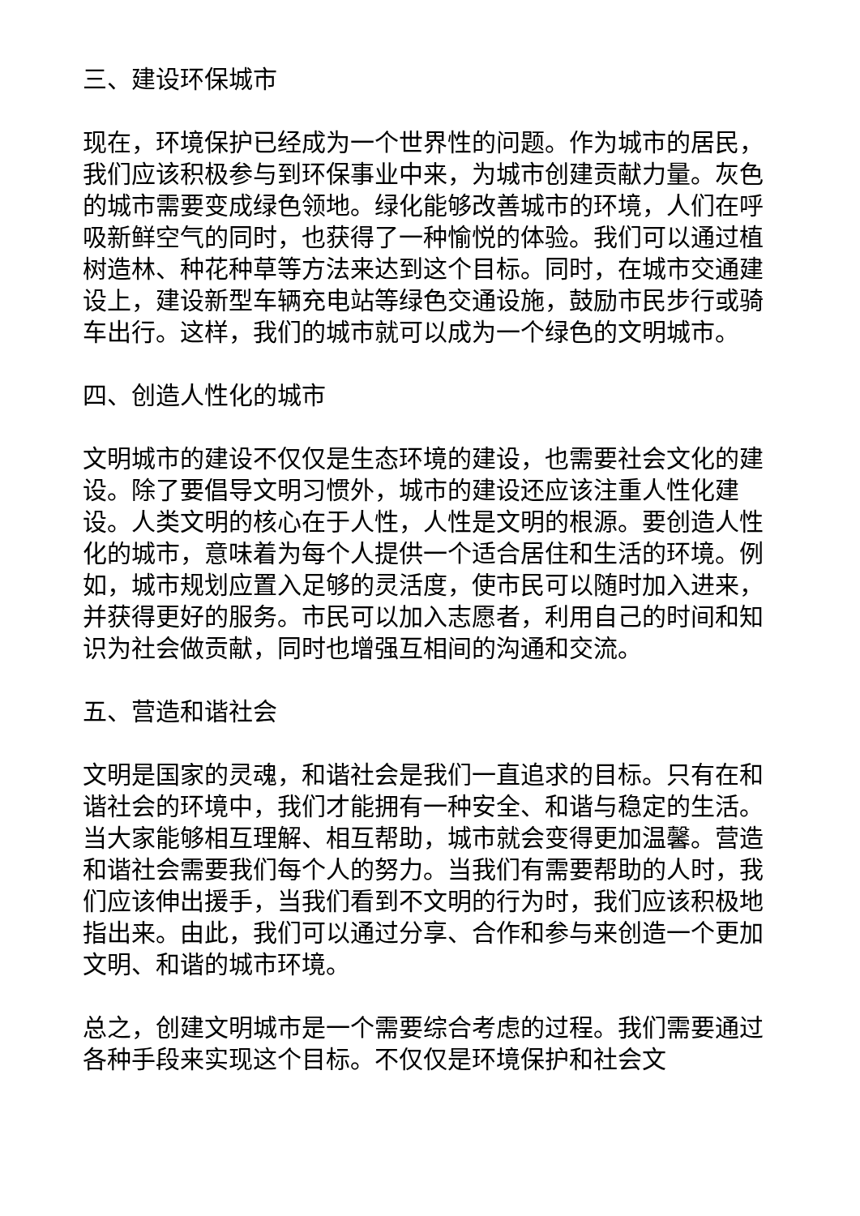三、建设环保城市
现在，环境保护已经成为一个世界性的问题。作为城市的居民，我们应该积极参与到环保事业中来，为城市创建贡献力量。灰色的城市需要变成绿色领地。绿化能够改善城市的环境，人们在呼吸新鲜空气的同时，也获得了一种愉悦的体验。我们可以通过植树造林、种花种草等方法来达到这个目标。同时，在城市交通建设上，建设新型车辆充电站等绿色交通设施，鼓励市民步行或骑车出行。这样，我们的城市就可以成为一个绿色的文明城市。
四、创造人性化的城市
文明城市的建设不仅仅是生态环境的建设，也需要社会文化的建设。除了要倡导文明习惯外，城市的建设还应该注重人性化建设。人类文明的核心在于人性，人性是文明的根源。要创造人性化的城市，意味着为每个人提供一个适合居住和生活的环境。例如，城市规划应置入足够的灵活度，使市民可以随时加入进来，并获得更好的服务。市民可以加入志愿者，利用自己的时间和知识为社会做贡献，同时也增强互相间的沟通和交流。
五、营造和谐社会
文明是国家的灵魂，和谐社会是我们一直追求的目标。只有在和谐社会的环境中，我们才能拥有一种安全、和谐与稳定的生活。当大家能够相互理解、相互帮助，城市就会变得更加温馨。营造和谐社会需要我们每个人的努力。当我们有需要帮助的人时，我们应该伸出援手，当我们看到不文明的行为时，我们应该积极地指出来。由此，我们可以通过分享、合作和参与来创造一个更加文明、和谐的城市环境。
总之，创建文明城市是一个需要综合考虑的过程。我们需要通过各种手段来实现这个目标。不仅仅是环境保护和社会文